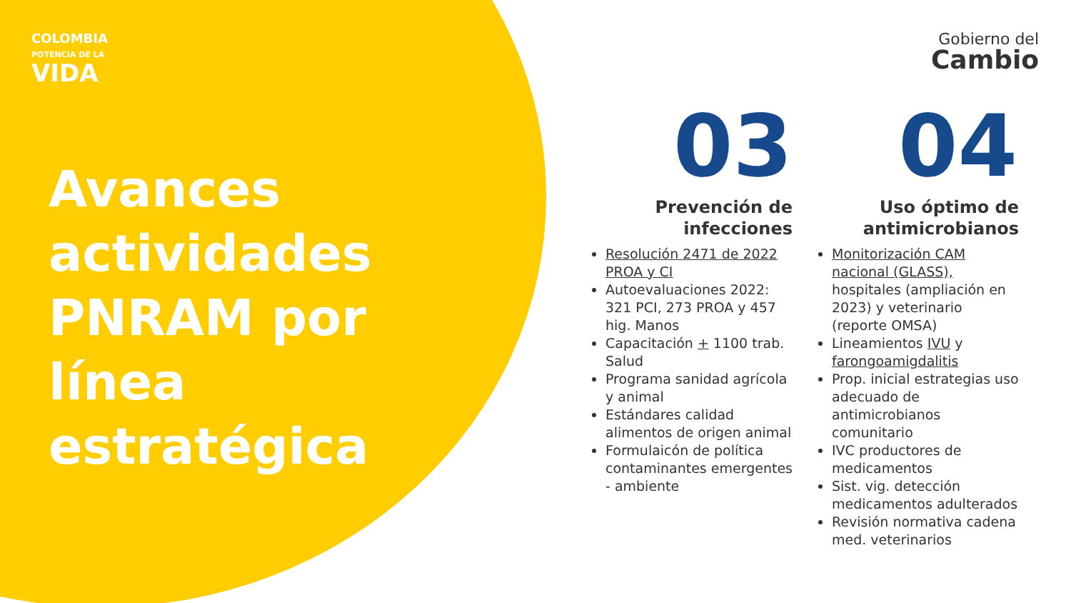COLOMBIA
POTENCIA DE LA
VIDA
Gobierno del
Cambio
Avances
actividades
PNRAM por
línea
estratégica
03
Prevención de
infecciones
Resolución 2471 de 2022 PROA y CI
Autoevaluaciones 2022: 321 PCI, 273 PROA y 457 hig. Manos
Capacitación + 1100 trab. Salud
Programa sanidad agrícola y animal
Estándares calidad alimentos de origen animal
Formulaicón de política contaminantes emergentes - ambiente
04
Uso óptimo de
antimicrobianos
Monitorización CAM nacional (GLASS), hospitales (ampliación en 2023) y veterinario (reporte OMSA)
Lineamientos IVU y farongoamigdalitis
Prop. inicial estrategias uso adecuado de antimicrobianos comunitario
IVC productores de medicamentos
Sist. vig. detección medicamentos adulterados
Revisión normativa cadena med. veterinarios